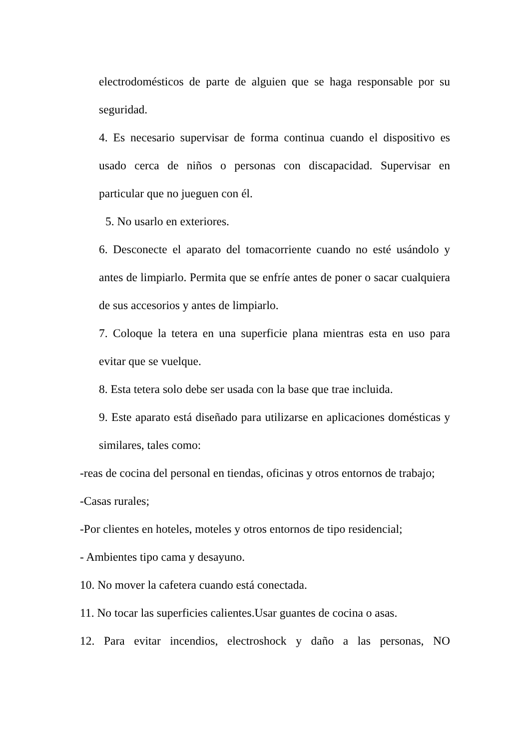electrodomésticos de parte de alguien que se haga responsable por su seguridad.
4. Es necesario supervisar de forma continua cuando el dispositivo es usado cerca de niños o personas con discapacidad. Supervisar en particular que no jueguen con él.
5. No usarlo en exteriores.
6. Desconecte el aparato del tomacorriente cuando no esté usándolo y antes de limpiarlo. Permita que se enfríe antes de poner o sacar cualquiera de sus accesorios y antes de limpiarlo.
7. Coloque la tetera en una superficie plana mientras esta en uso para evitar que se vuelque.
8. Esta tetera solo debe ser usada con la base que trae incluida.
9. Este aparato está diseñado para utilizarse en aplicaciones domésticas y similares, tales como:
-reas de cocina del personal en tiendas, oficinas y otros entornos de trabajo;
-Casas rurales;
-Por clientes en hoteles, moteles y otros entornos de tipo residencial;
- Ambientes tipo cama y desayuno.
10. No mover la cafetera cuando está conectada.
11. No tocar las superficies calientes.Usar guantes de cocina o asas.
12. Para evitar incendios, electroshock y daño a las personas, NO